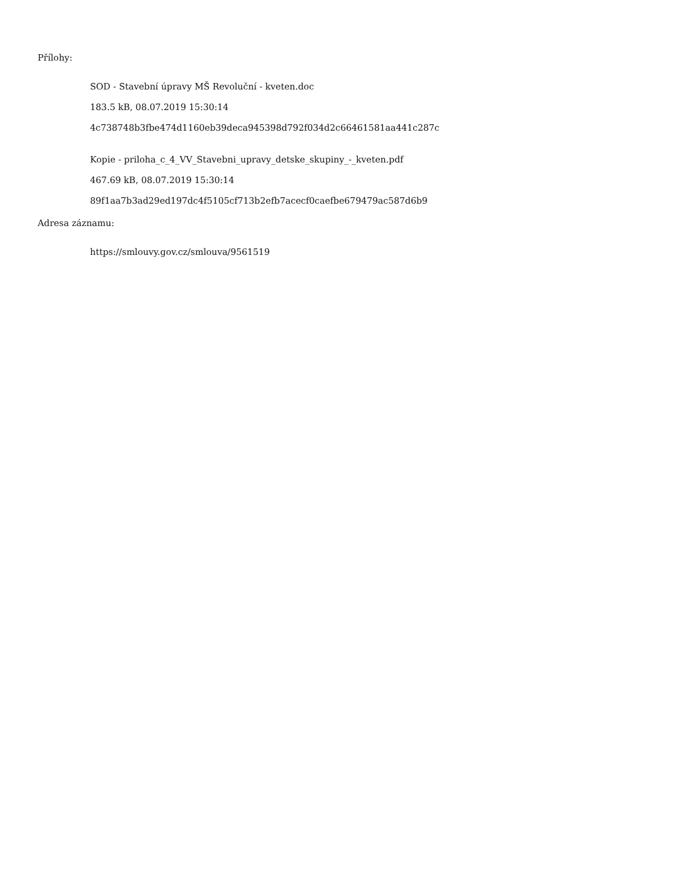Přílohy:
SOD - Stavební úpravy MŠ Revoluční - kveten.doc
183.5 kB, 08.07.2019 15:30:14
4c738748b3fbe474d1160eb39deca945398d792f034d2c66461581aa441c287c
Kopie - priloha_c_4_VV_Stavebni_upravy_detske_skupiny_-_kveten.pdf
467.69 kB, 08.07.2019 15:30:14
89f1aa7b3ad29ed197dc4f5105cf713b2efb7acecf0caefbe679479ac587d6b9
Adresa záznamu:
https://smlouvy.gov.cz/smlouva/9561519